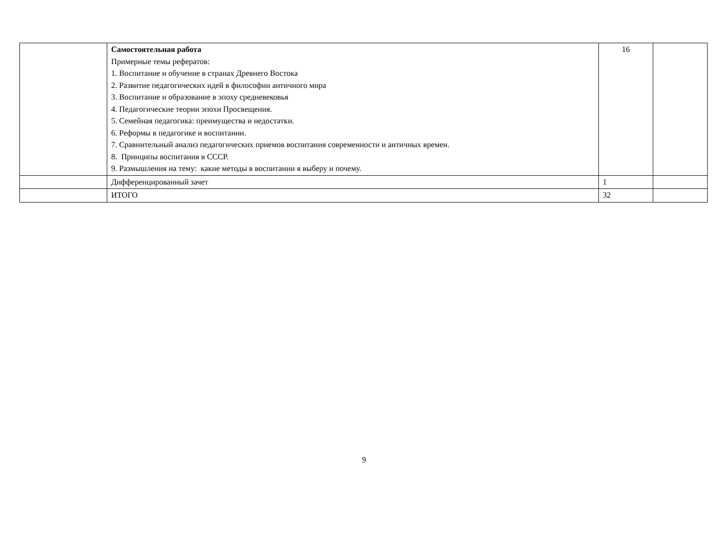| | Самостоятельная работа Примерные темы рефератов: 1. Воспитание и обучение в странах Древнего Востока 2. Развитие педагогических идей в философии античного мира 3. Воспитание и образование в эпоху средневековья 4. Педагогические теории эпохи Просвещения. 5. Семейная педагогика: преимущества и недостатки. 6. Реформы в педагогике и воспитании. 7. Сравнительный анализ педагогических приемов воспитания современности и античных времен. 8. Принципы воспитания в СССР. 9. Размышления на тему: какие методы в воспитании я выберу и почему. | 16 | |
| | Дифференцированный зачет | 1 | |
| | ИТОГО | 32 | |
9